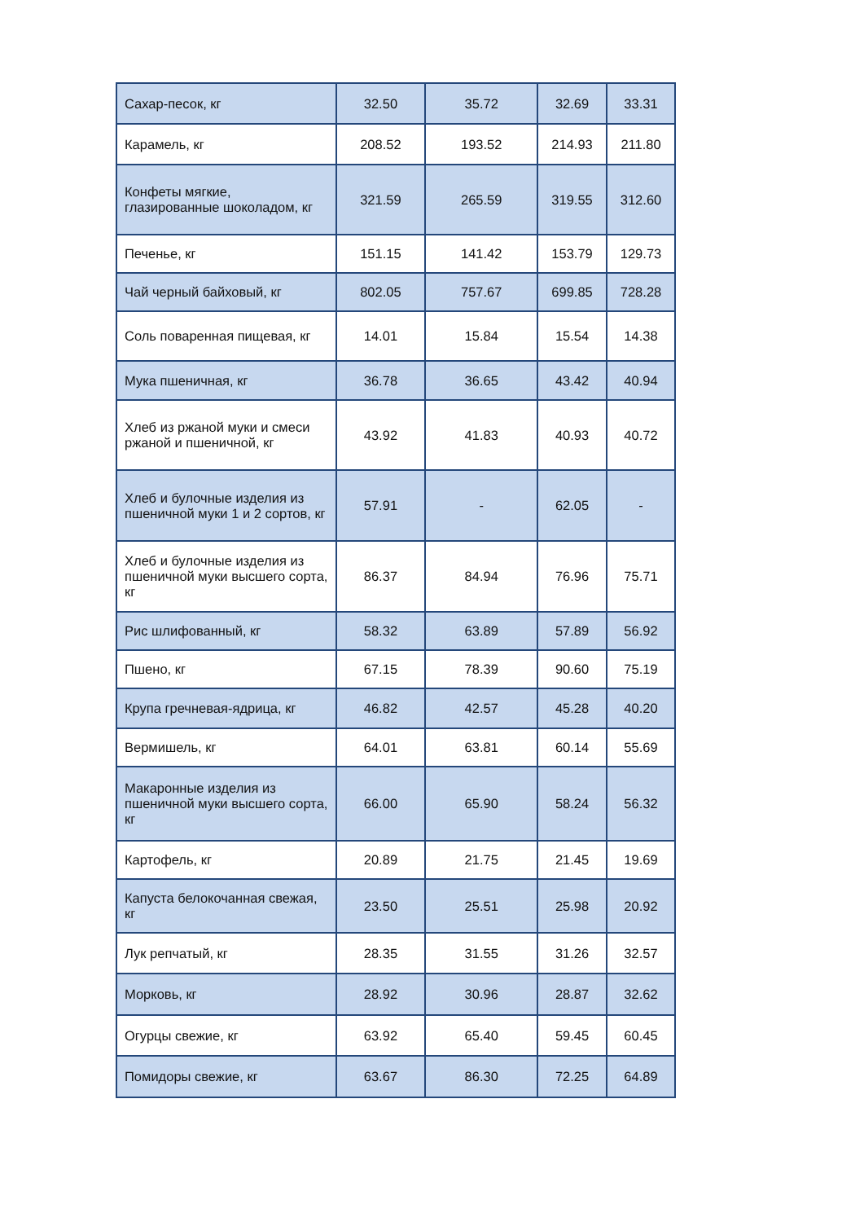| Сахар-песок, кг | 32.50 | 35.72 | 32.69 | 33.31 |
| Карамель, кг | 208.52 | 193.52 | 214.93 | 211.80 |
| Конфеты мягкие, глазированные шоколадом, кг | 321.59 | 265.59 | 319.55 | 312.60 |
| Печенье, кг | 151.15 | 141.42 | 153.79 | 129.73 |
| Чай черный байховый, кг | 802.05 | 757.67 | 699.85 | 728.28 |
| Соль поваренная пищевая, кг | 14.01 | 15.84 | 15.54 | 14.38 |
| Мука пшеничная, кг | 36.78 | 36.65 | 43.42 | 40.94 |
| Хлеб из ржаной муки и смеси ржаной и пшеничной, кг | 43.92 | 41.83 | 40.93 | 40.72 |
| Хлеб и булочные изделия из пшеничной муки 1 и 2 сортов, кг | 57.91 | - | 62.05 | - |
| Хлеб и булочные изделия из пшеничной муки высшего сорта, кг | 86.37 | 84.94 | 76.96 | 75.71 |
| Рис шлифованный, кг | 58.32 | 63.89 | 57.89 | 56.92 |
| Пшено, кг | 67.15 | 78.39 | 90.60 | 75.19 |
| Крупа гречневая-ядрица, кг | 46.82 | 42.57 | 45.28 | 40.20 |
| Вермишель, кг | 64.01 | 63.81 | 60.14 | 55.69 |
| Макаронные изделия из пшеничной муки высшего сорта, кг | 66.00 | 65.90 | 58.24 | 56.32 |
| Картофель, кг | 20.89 | 21.75 | 21.45 | 19.69 |
| Капуста белокочанная свежая, кг | 23.50 | 25.51 | 25.98 | 20.92 |
| Лук репчатый, кг | 28.35 | 31.55 | 31.26 | 32.57 |
| Морковь, кг | 28.92 | 30.96 | 28.87 | 32.62 |
| Огурцы свежие, кг | 63.92 | 65.40 | 59.45 | 60.45 |
| Помидоры свежие, кг | 63.67 | 86.30 | 72.25 | 64.89 |